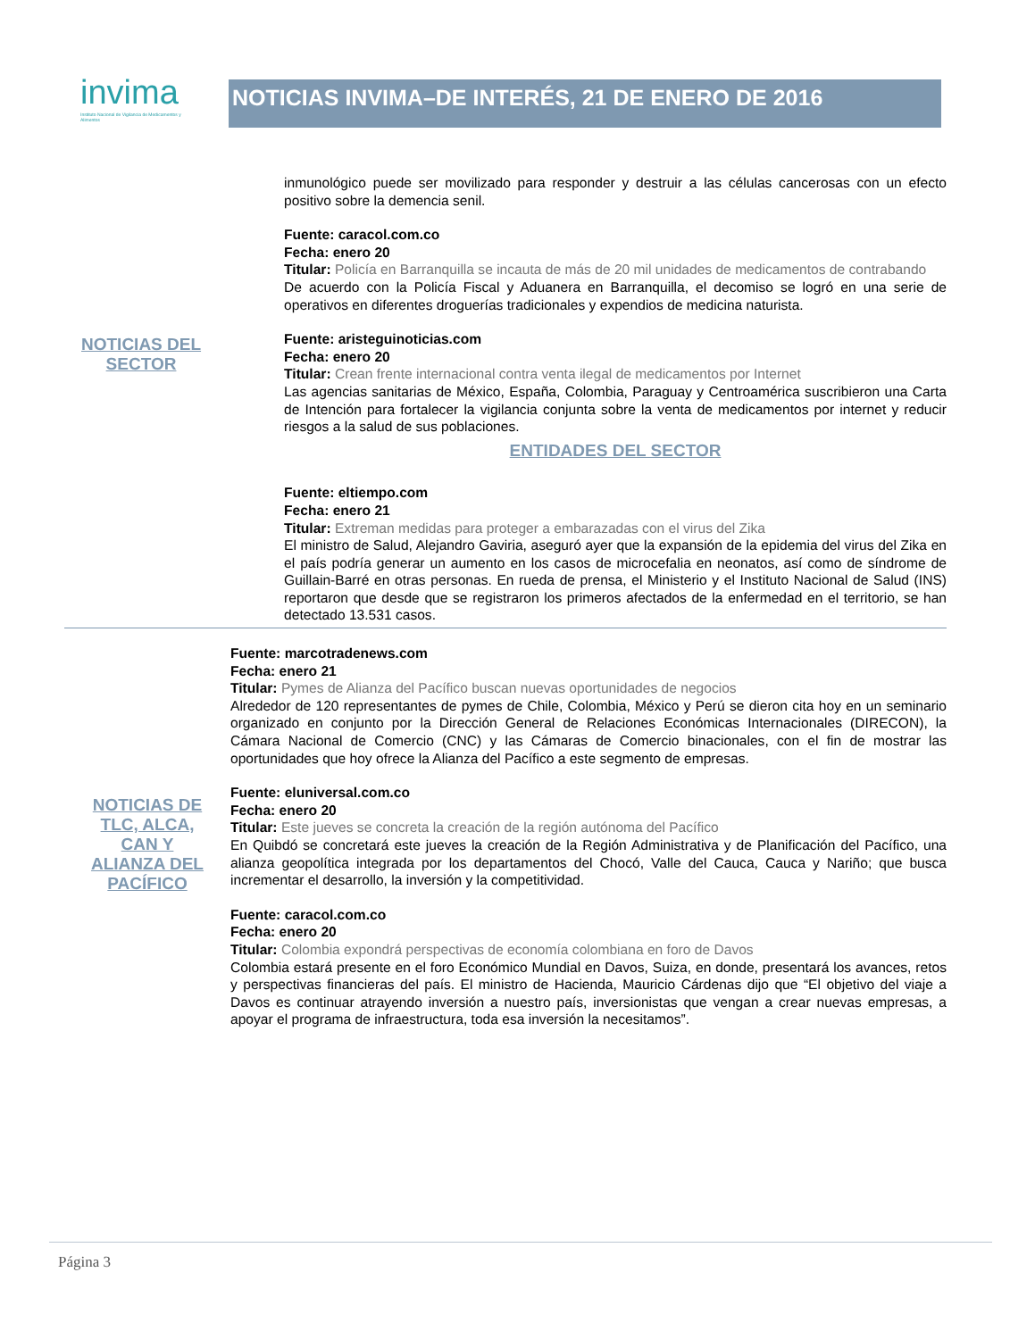invima
Instituto Nacional de Vigilancia de Medicamentos y Alimentos
NOTICIAS INVIMA–DE INTERÉS, 21 DE ENERO DE 2016
NOTICIAS DEL SECTOR
inmunológico puede ser movilizado para responder y destruir a las células cancerosas con un efecto positivo sobre la demencia senil.
Fuente: caracol.com.co
Fecha: enero 20
Titular: Policía en Barranquilla se incauta de más de 20 mil unidades de medicamentos de contrabando
De acuerdo con la Policía Fiscal y Aduanera en Barranquilla, el decomiso se logró en una serie de operativos en diferentes droguerías tradicionales y expendios de medicina naturista.
Fuente: aristeguinoticias.com
Fecha: enero 20
Titular: Crean frente internacional contra venta ilegal de medicamentos por Internet
Las agencias sanitarias de México, España, Colombia, Paraguay y Centroamérica suscribieron una Carta de Intención para fortalecer la vigilancia conjunta sobre la venta de medicamentos por internet y reducir riesgos a la salud de sus poblaciones.
ENTIDADES DEL SECTOR
Fuente: eltiempo.com
Fecha: enero 21
Titular: Extreman medidas para proteger a embarazadas con el virus del Zika
El ministro de Salud, Alejandro Gaviria, aseguró ayer que la expansión de la epidemia del virus del Zika en el país podría generar un aumento en los casos de microcefalia en neonatos, así como de síndrome de Guillain-Barré en otras personas. En rueda de prensa, el Ministerio y el Instituto Nacional de Salud (INS) reportaron que desde que se registraron los primeros afectados de la enfermedad en el territorio, se han detectado 13.531 casos.
NOTICIAS DE TLC, ALCA, CAN Y ALIANZA DEL PACÍFICO
Fuente: marcotradenews.com
Fecha: enero 21
Titular: Pymes de Alianza del Pacífico buscan nuevas oportunidades de negocios
Alrededor de 120 representantes de pymes de Chile, Colombia, México y Perú se dieron cita hoy en un seminario organizado en conjunto por la Dirección General de Relaciones Económicas Internacionales (DIRECON), la Cámara Nacional de Comercio (CNC) y las Cámaras de Comercio binacionales, con el fin de mostrar las oportunidades que hoy ofrece la Alianza del Pacífico a este segmento de empresas.
Fuente: eluniversal.com.co
Fecha: enero 20
Titular: Este jueves se concreta la creación de la región autónoma del Pacífico
En Quibdó se concretará este jueves la creación de la Región Administrativa y de Planificación del Pacífico, una alianza geopolítica integrada por los departamentos del Chocó, Valle del Cauca, Cauca y Nariño; que busca incrementar el desarrollo, la inversión y la competitividad.
Fuente: caracol.com.co
Fecha: enero 20
Titular: Colombia expondrá perspectivas de economía colombiana en foro de Davos
Colombia estará presente en el foro Económico Mundial en Davos, Suiza, en donde, presentará los avances, retos y perspectivas financieras del país. El ministro de Hacienda, Mauricio Cárdenas dijo que “El objetivo del viaje a Davos es continuar atrayendo inversión a nuestro país, inversionistas que vengan a crear nuevas empresas, a apoyar el programa de infraestructura, toda esa inversión la necesitamos”.
Página 3